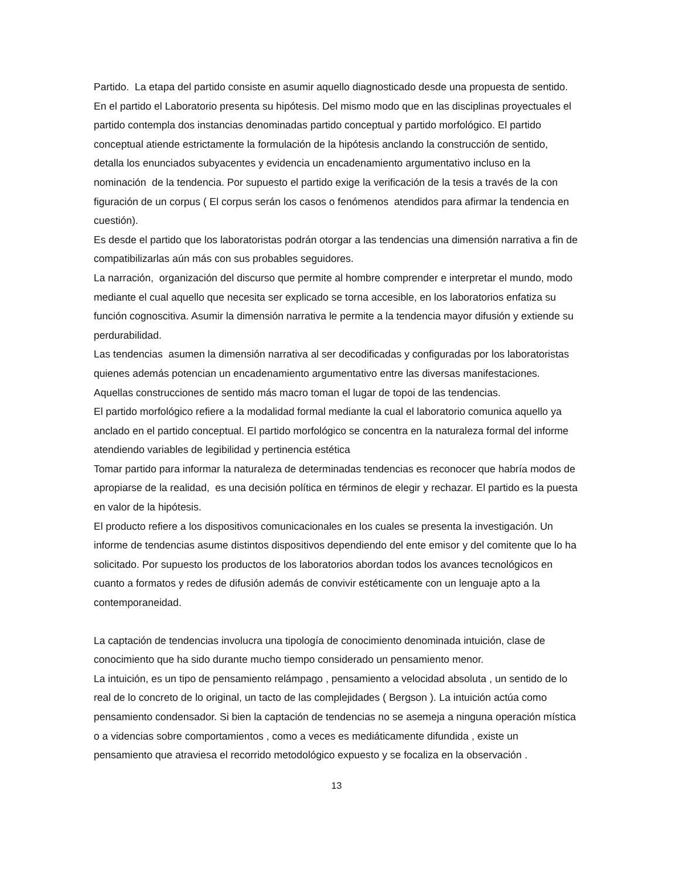Partido. La etapa del partido consiste en asumir aquello diagnosticado desde una propuesta de sentido. En el partido el Laboratorio presenta su hipótesis. Del mismo modo que en las disciplinas proyectuales el partido contempla dos instancias denominadas partido conceptual y partido morfológico. El partido conceptual atiende estrictamente la formulación de la hipótesis anclando la construcción de sentido, detalla los enunciados subyacentes y evidencia un encadenamiento argumentativo incluso en la nominación de la tendencia. Por supuesto el partido exige la verificación de la tesis a través de la con figuración de un corpus ( El corpus serán los casos o fenómenos atendidos para afirmar la tendencia en cuestión).
Es desde el partido que los laboratoristas podrán otorgar a las tendencias una dimensión narrativa a fin de compatibilizarlas aún más con sus probables seguidores.
La narración, organización del discurso que permite al hombre comprender e interpretar el mundo, modo mediante el cual aquello que necesita ser explicado se torna accesible, en los laboratorios enfatiza su función cognoscitiva. Asumir la dimensión narrativa le permite a la tendencia mayor difusión y extiende su perdurabilidad.
Las tendencias asumen la dimensión narrativa al ser decodificadas y configuradas por los laboratoristas quienes además potencian un encadenamiento argumentativo entre las diversas manifestaciones. Aquellas construcciones de sentido más macro toman el lugar de topoi de las tendencias.
El partido morfológico refiere a la modalidad formal mediante la cual el laboratorio comunica aquello ya anclado en el partido conceptual. El partido morfológico se concentra en la naturaleza formal del informe atendiendo variables de legibilidad y pertinencia estética
Tomar partido para informar la naturaleza de determinadas tendencias es reconocer que habría modos de apropiarse de la realidad, es una decisión política en términos de elegir y rechazar. El partido es la puesta en valor de la hipótesis.
El producto refiere a los dispositivos comunicacionales en los cuales se presenta la investigación. Un informe de tendencias asume distintos dispositivos dependiendo del ente emisor y del comitente que lo ha solicitado. Por supuesto los productos de los laboratorios abordan todos los avances tecnológicos en cuanto a formatos y redes de difusión además de convivir estéticamente con un lenguaje apto a la contemporaneidad.
La captación de tendencias involucra una tipología de conocimiento denominada intuición, clase de conocimiento que ha sido durante mucho tiempo considerado un pensamiento menor.
La intuición, es un tipo de pensamiento relámpago , pensamiento a velocidad absoluta , un sentido de lo real de lo concreto de lo original, un tacto de las complejidades ( Bergson ). La intuición actúa como pensamiento condensador. Si bien la captación de tendencias no se asemeja a ninguna operación mística o a videncias sobre comportamientos , como a veces es mediáticamente difundida , existe un pensamiento que atraviesa el recorrido metodológico expuesto y se focaliza en la observación .
13